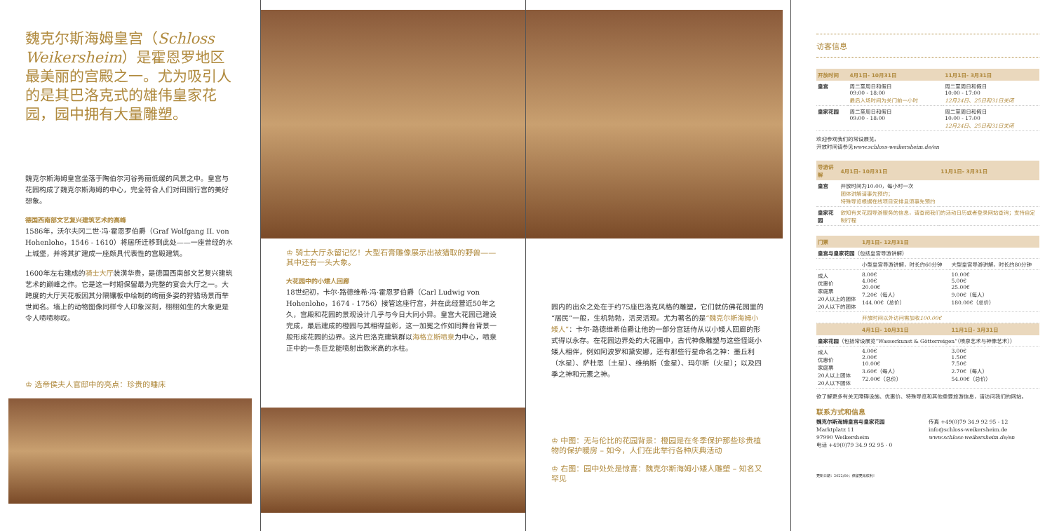魏克尔斯海姆皇宫（Schloss Weikersheim）是霍恩罗地区最美丽的宫殿之一。尤为吸引人的是其巴洛克式的雄伟皇家花园，园中拥有大量雕塑。
魏克尔斯海姆皇宫坐落于陶伯尔河谷秀丽低缓的风景之中。皇宫与花园构成了魏克尔斯海姆的中心，完全符合人们对田园行宫的美好想象。
德国西南部文艺复兴建筑艺术的高峰
1586年，沃尔夫冈二世·冯·霍恩罗伯爵（Graf Wolfgang II. von Hohenlohe，1546 - 1610）将居所迁移到此处——一座曾经的水上城堡，并将其扩建成一座颇具代表性的宫殿建筑。
1600年左右建成的骑士大厅装潢华贵，是德国西南部文艺复兴建筑艺术的巅峰之作。它是这一时期保留最为完整的宴会大厅之一。大跨度的大厅天花板因其分隔镶板中绘制的绚丽多姿的狩猎场景而举世闻名。墙上的动物图像同样令人印象深刻，栩栩如生的大象更是令人啧啧称叹。
♔ 选帝侯夫人官邸中的亮点：珍贵的睡床
♔ 骑士大厅永留记忆！大型石膏雕像展示出被猎取的野兽——其中还有一头大象。
大花园中的小矮人回廊
18世纪初，卡尔·路德维希·冯·霍恩罗伯爵（Carl Ludwig von Hohenlohe，1674 - 1756）接管这座行宫，并在此经营近50年之久，宫殿和花园的景观设计几乎与今日大同小异。皇宫大花园已建设完成，最后建成的橙园与其相得益彰，这一加冕之作如同舞台背景一般形成花园的边界。这片巴洛克建筑群以海格立斯喷泉为中心，喷泉正中的一条巨龙能喷射出数米高的水柱。
园内的出众之处在于约75座巴洛克风格的雕塑，它们就仿佛花园里的“居民”一般，生机勃勃，活灵活现。尤为著名的是“魏克尔斯海姆小矮人”：卡尔·路德维希伯爵让他的一部分宫廷侍从以小矮人回廊的形式得以永存。在花园边界处的大花圃中，古代神像雕塑与这些怪诞小矮人相伴，例如阿波罗和黛安娜，还有那些行星命名之神：墨丘利（水星）、萨杜恩（土星）、维纳斯（金星）、玛尔斯（火星）；以及四季之神和元素之神。
♔ 中图：无与伦比的花园背景：橙园是在冬季保护那些珍贵植物的保护暖房 – 如今，人们在此举行各种庆典活动
♔ 右图：园中处处是惊喜：魏克尔斯海姆小矮人雕塑 – 知名又罕见
访客信息
| 开放时间 | 4月1日- 10月31日 | 11月1日- 3月31日 |
| --- | --- | --- |
| 皇宫 | 周二至周日和假日 09:00 - 18:00 最后入场时间为关门前一小时 | 周二至周日和假日 10:00 - 17:00 12月24日、25日和31日关闭 |
| 皇家花园 | 周二至周日和假日 09:00 - 18:00 | 周二至周日和假日 10:00 - 17:00 12月24日、25日和31日关闭 |
欢迎参观我们的常设展览。
开放时间请参见www.schloss-weikersheim.de/en
| 导游讲解 | 4月1日- 10月31日 | 11月1日- 3月31日 |
| --- | --- | --- |
| 皇宫 | 开放时间为10:00，每小时一次 团体讲解请事先预约； 特殊导览根据在线项目安排且须事先预约 | |
| 皇家花园 | 欲知有关花园导游服务的信息，请查阅我们的活动日历或者登录网站查询；支持自定制行程 | |
| 门票 | 1月1日- 12月31日 | |
| --- | --- | --- |
| 皇宫与皇家花园 （包括皇宫导游讲解） | | |
| | 小型皇宫导游讲解，时长约60分钟 | 大型皇宫导游讲解，时长约80分钟 |
| 成人 优惠价 家庭票 20人以上的团体 20人以下的团体 | 8.00€ 4.00€ 20.00€ 7.20€（每人） 144.00€（总价） | 10.00€ 5.00€ 25.00€ 9.00€（每人） 180.00€（总价） |
| | 开放时间以外访问需加收 100.00€ | |
| | 4月1日- 10月31日 | 11月1日- 3月31日 |
| 皇家花园 （包括常设展览“Wasserkunst & Götterreigen”（喷泉艺术与神像艺术）） | | |
| 成人 优惠价 家庭票 20人以上团体 20人以下团体 | 4.00€ 2.00€ 10.00€ 3.60€（每人） 72.00€（总价） | 3.00€ 1.50€ 7.50€ 2.70€（每人） 54.00€（总价） |
欲了解更多有关无障碍设施、优惠价、特殊导览和其他重要旅游信息，请访问我们的网站。
联系方式和信息
魏克尔斯海姆皇宫与皇家花园
Marktplatz 11
97990 Weikersheim
电话 +49(0)79 34.9 92 95 - 0
传真 +49(0)79 34.9 92 95 - 12
info@schloss-weikersheim.de
www.schloss-weikersheim.de/en
更新日期：2022/09；保留更改权利！